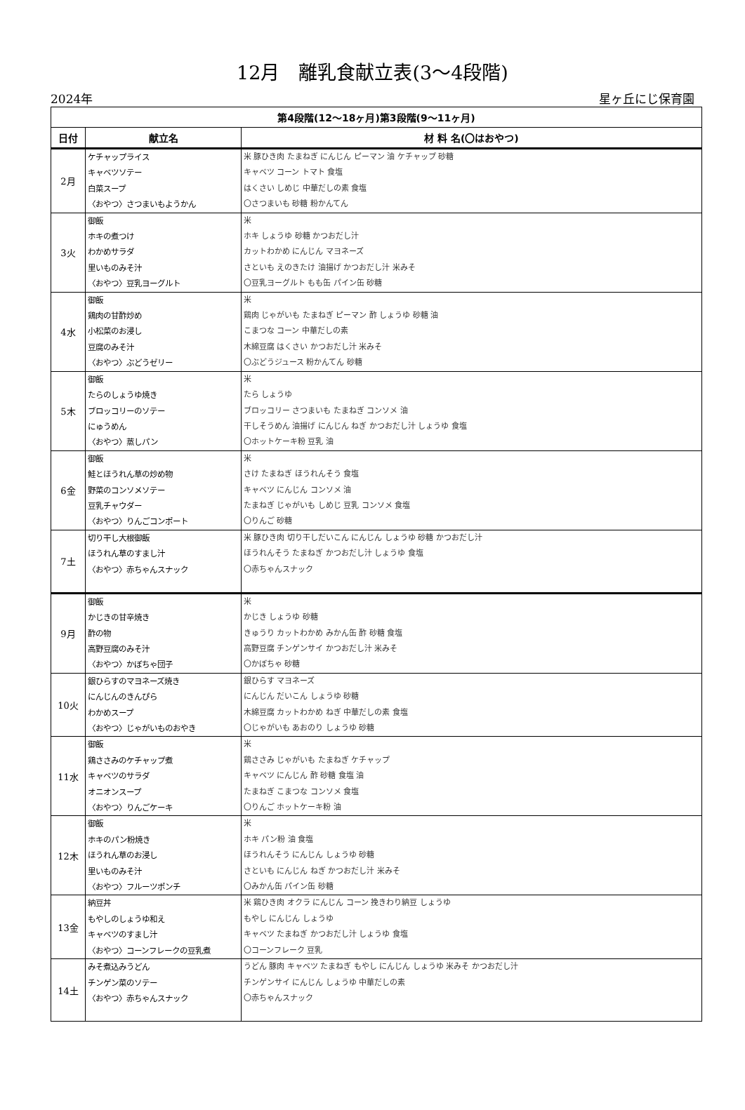12月　離乳食献立表(3～4段階)
2024年 星ヶ丘にじ保育園
| 第4段階(12～18ヶ月)第3段階(9～11ヶ月) | | |
| --- | --- | --- |
| 日付 | 献立名 | 材 料 名(〇はおやつ) |
| 2月 | ケチャップライス キャベツソテー 白菜スープ 〈おやつ〉さつまいもようかん | 米 豚ひき肉 たまねぎ にんじん ピーマン 油 ケチャップ 砂糖 キャベツ コーン トマト 食塩 はくさい しめじ 中華だしの素 食塩 〇さつまいも 砂糖 粉かんてん |
| 3火 | 御飯 ホキの煮つけ わかめサラダ 里いものみそ汁 〈おやつ〉豆乳ヨーグルト | 米 ホキ しょうゆ 砂糖 かつおだし汁 カットわかめ にんじん マヨネーズ さといも えのきたけ 油揚げ かつおだし汁 米みそ 〇豆乳ヨーグルト もも缶 パイン缶 砂糖 |
| 4水 | 御飯 鶏肉の甘酢炒め 小松菜のお浸し 豆腐のみそ汁 〈おやつ〉ぶどうゼリー | 米 鶏肉 じゃがいも たまねぎ ピーマン 酢 しょうゆ 砂糖 油 こまつな コーン 中華だしの素 木綿豆腐 はくさい かつおだし汁 米みそ 〇ぶどうジュース 粉かんてん 砂糖 |
| 5木 | 御飯 たらのしょうゆ焼き ブロッコリーのソテー にゅうめん 〈おやつ〉蒸しパン | 米 たら しょうゆ ブロッコリー さつまいも たまねぎ コンソメ 油 干しそうめん 油揚げ にんじん ねぎ かつおだし汁 しょうゆ 食塩 〇ホットケーキ粉 豆乳 油 |
| 6金 | 御飯 鮭とほうれん草の炒め物 野菜のコンソメソテー 豆乳チャウダー 〈おやつ〉りんごコンポート | 米 さけ たまねぎ ほうれんそう 食塩 キャベツ にんじん コンソメ 油 たまねぎ じゃがいも しめじ 豆乳 コンソメ 食塩 〇りんご 砂糖 |
| 7土 | 切り干し大根御飯 ほうれん草のすまし汁 〈おやつ〉赤ちゃんスナック | 米 豚ひき肉 切り干しだいこん にんじん しょうゆ 砂糖 かつおだし汁 ほうれんそう たまねぎ かつおだし汁 しょうゆ 食塩 〇赤ちゃんスナック |
| 9月 | 御飯 かじきの甘辛焼き 酢の物 高野豆腐のみそ汁 〈おやつ〉かぼちゃ団子 | 米 かじき しょうゆ 砂糖 きゅうり カットわかめ みかん缶 酢 砂糖 食塩 高野豆腐 チンゲンサイ かつおだし汁 米みそ 〇かぼちゃ 砂糖 |
| 10火 | 銀ひらすのマヨネーズ焼き にんじんのきんぴら わかめスープ 〈おやつ〉じゃがいものおやき | 銀ひらす マヨネーズ にんじん だいこん しょうゆ 砂糖 木綿豆腐 カットわかめ ねぎ 中華だしの素 食塩 〇じゃがいも あおのり しょうゆ 砂糖 |
| 11水 | 御飯 鶏ささみのケチャップ煮 キャベツのサラダ オニオンスープ 〈おやつ〉りんごケーキ | 米 鶏ささみ じゃがいも たまねぎ ケチャップ キャベツ にんじん 酢 砂糖 食塩 油 たまねぎ こまつな コンソメ 食塩 〇りんご ホットケーキ粉 油 |
| 12木 | 御飯 ホキのパン粉焼き ほうれん草のお浸し 里いものみそ汁 〈おやつ〉フルーツポンチ | 米 ホキ パン粉 油 食塩 ほうれんそう にんじん しょうゆ 砂糖 さといも にんじん ねぎ かつおだし汁 米みそ 〇みかん缶 パイン缶 砂糖 |
| 13金 | 納豆丼 もやしのしょうゆ和え キャベツのすまし汁 〈おやつ〉コーンフレークの豆乳煮 | 米 鶏ひき肉 オクラ にんじん コーン 挽きわり納豆 しょうゆ もやし にんじん しょうゆ キャベツ たまねぎ かつおだし汁 しょうゆ 食塩 〇コーンフレーク 豆乳 |
| 14土 | みそ煮込みうどん チンゲン菜のソテー 〈おやつ〉赤ちゃんスナック | うどん 豚肉 キャベツ たまねぎ もやし にんじん しょうゆ 米みそ かつおだし汁 チンゲンサイ にんじん しょうゆ 中華だしの素 〇赤ちゃんスナック |